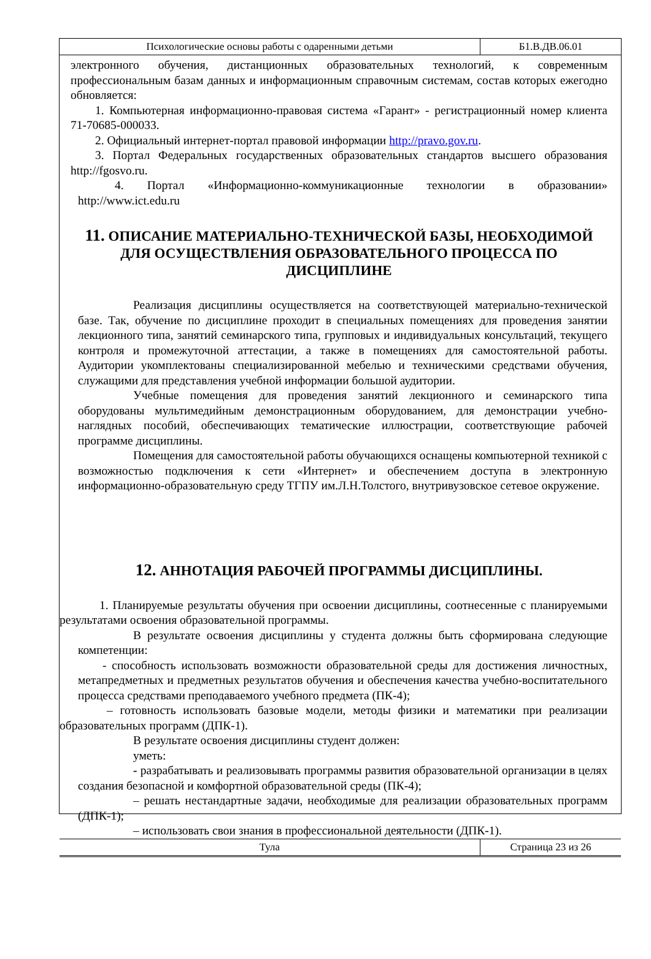Психологические основы работы с одаренными детьми Б1.В.ДВ.06.01
электронного обучения, дистанционных образовательных технологий, к современным профессиональным базам данных и информационным справочным системам, состав которых ежегодно обновляется:
1. Компьютерная информационно-правовая система «Гарант» - регистрационный номер клиента 71-70685-000033.
2. Официальный интернет-портал правовой информации http://pravo.gov.ru.
3. Портал Федеральных государственных образовательных стандартов высшего образования http://fgosvo.ru.
4. Портал «Информационно-коммуникационные технологии в образовании» http://www.ict.edu.ru
11. ОПИСАНИЕ МАТЕРИАЛЬНО-ТЕХНИЧЕСКОЙ БАЗЫ, НЕОБХОДИМОЙ ДЛЯ ОСУЩЕСТВЛЕНИЯ ОБРАЗОВАТЕЛЬНОГО ПРОЦЕССА ПО ДИСЦИПЛИНЕ
Реализация дисциплины осуществляется на соответствующей материально-технической базе. Так, обучение по дисциплине проходит в специальных помещениях для проведения занятии лекционного типа, занятий семинарского типа, групповых и индивидуальных консультаций, текущего контроля и промежуточной аттестации, а также в помещениях для самостоятельной работы. Аудитории укомплектованы специализированной мебелью и техническими средствами обучения, служащими для представления учебной информации большой аудитории.
Учебные помещения для проведения занятий лекционного и семинарского типа оборудованы мультимедийным демонстрационным оборудованием, для демонстрации учебно-наглядных пособий, обеспечивающих тематические иллюстрации, соответствующие рабочей программе дисциплины.
Помещения для самостоятельной работы обучающихся оснащены компьютерной техникой с возможностью подключения к сети «Интернет» и обеспечением доступа в электронную информационно-образовательную среду ТГПУ им.Л.Н.Толстого, внутривузовское сетевое окружение.
12. АННОТАЦИЯ РАБОЧЕЙ ПРОГРАММЫ ДИСЦИПЛИНЫ.
1. Планируемые результаты обучения при освоении дисциплины, соотнесенные с планируемыми результатами освоения образовательной программы.
В результате освоения дисциплины у студента должны быть сформирована следующие компетенции:
- способность использовать возможности образовательной среды для достижения личностных, метапредметных и предметных результатов обучения и обеспечения качества учебно-воспитательного процесса средствами преподаваемого учебного предмета (ПК-4);
– готовность использовать базовые модели, методы физики и математики при реализации образовательных программ (ДПК-1).
В результате освоения дисциплины студент должен:
уметь:
- разрабатывать и реализовывать программы развития образовательной организации в целях создания безопасной и комфортной образовательной среды (ПК-4);
– решать нестандартные задачи, необходимые для реализации образовательных программ (ДПК-1);
– использовать свои знания в профессиональной деятельности (ДПК-1).
Тула Страница 23 из 26